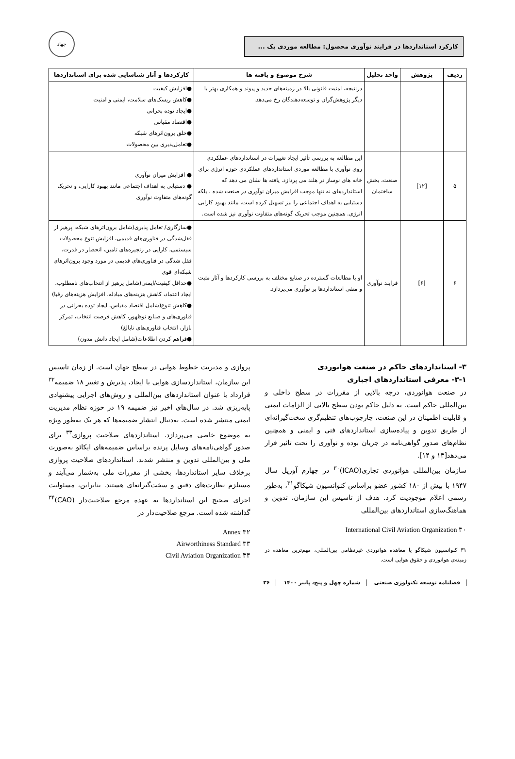کارکرد استانداردها در فرایند نوآوری محصول: مطالعه موردی یک ...
جهاد
| ردیف | پژوهش | واحد تحلیل | شرح موضوع و یافته ها | کارکردها و آثار شناسایی شده برای استانداردها |
| --- | --- | --- | --- | --- |
| | | | درنتیجه، امنیت قانونی بالا در زمینه‌های جدید و پیوند و همکاری بهتر با دیگر پژوهش‌گران و توسعه‌دهندگان رخ می‌دهد. | ●افزایش کیفیت ●کاهش ریسک‌های سلامت، ایمنی و امنیت ●ایجاد توده بحرانی ●اقتصاد مقیاس ●خلق برون‌اثرهای شبکه ●تعامل‌پذیری بین محصولات |
| ۵ | [۱۲] | صنعت، بخش ساختمان | این مطالعه به بررسی تأثیر ایجاد تغییرات در استانداردهای عملکردی روی نوآوری با مطالعه موردی استانداردهای عملکردی حوزه انرژی برای خانه های نوساز در هلند می پردازد. یافته ها نشان می دهد که استانداردهای نه تنها موجب افزایش میزان نوآوری در صنعت شده ، بلکه دستیابی به اهداف اجتماعی را نیز تسهیل کرده است، مانند بهبود کارایی انرژی. همچنین موجب تحریک گونه‌های متفاوت نوآوری نیز شده است. | ● افزایش میزان نوآوری ● دستیابی به اهداف اجتماعی مانند بهبود کارایی، و تحریک گونه‌های متفاوت نوآوری |
| ۶ | [۶] | فرایند نوآوری | او با مطالعات گسترده در صنایع مختلف به بررسی کارکردها و آثار مثبت و منفی استانداردها بر نوآوری می‌پردازد. | ●سازگاری/ تعامل پذیری(شامل برون‌اثرهای شبکه، پرهیز از قفل‌شدگی در فناوری‌های قدیمی، افزایش تنوع محصولات سیستمی، کارایی در زنجیره‌های تامین، انحصار در قدرت، قفل شدگی در فناوری‌های قدیمی در مورد وجود برون‌اثرهای شبکه‌ای قوی ●حداقل کیفیت/ایمنی(شامل پرهیز از انتخاب‌های نامطلوب، ایجاد اعتماد، کاهش هزینه‌های مبادله، افزایش هزینه‌های رقبا) ●کاهش تنوع(شامل اقتصاد مقیاس، ایجاد توده بحرانی در فناوری‌های و صنایع نوظهور، کاهش فرصت انتخاب، تمرکز بازار، انتخاب فناوری‌های نابالغ) ●فراهم کردن اطلاعات(شامل ایجاد دانش مدون) |
۳- استانداردهای حاکم در صنعت هوانوردی
۳-۱- معرفی استانداردهای اجباری
در صنعت هوانوردی، درجه بالایی از مقررات در سطح داخلی و بین‌المللی حاکم است. به دلیل حاکم بودن سطح بالایی از الزامات ایمنی و قابلیت اطمینان در این صنعت، چارچوب‌های تنظیم‌گری سخت‌گیرانه‌ای از طریق تدوین و پیاده‌سازی استانداردهای فنی و ایمنی و همچنین نظام‌های صدور گواهی‌نامه در جریان بوده و نوآوری را تحت تاثیر قرار می‌دهد[۱۳ و ۱۴].
سازمان بین‌المللی هوانوردی تجاری(ICAO)<sup>۳۰</sup> در چهارم آوریل سال ۱۹۴۷ با بیش از ۱۸۰ کشور عضو براساس کنوانسیون شیکاگو<sup>۳۱</sup>، به‌طور رسمی اعلام موجودیت کرد. هدف از تاسیس این سازمان، تدوین و هماهنگ‌سازی استانداردهای بین‌المللی
۳۰ International Civil Aviation Organization
۳۱ کنوانسیون شیکاگو یا معاهده هوانوردی غیرنظامی بین‌المللی، مهم‌ترین معاهده در زمینه‌ی هوانوردی و حقوق هوایی است.
پروازی و مدیریت خطوط هوایی در سطح جهان است. از زمان تاسیس این سازمان، استانداردسازی هوایی با ایجاد، پذیرش و تغییر ۱۸ ضمیمه<sup>۳۲</sup> قرارداد با عنوان استانداردهای بین‌المللی و روش‌های اجرایی پیشنهادی پایه‌ریزی شد. در سال‌های اخیر نیز ضمیمه ۱۹ در حوزه نظام مدیریت ایمنی منتشر شده است. به‌دنبال انتشار ضمیمه‌ها که هر یک به‌طور ویژه به موضوع خاصی می‌پردازد. استانداردهای صلاحیت پروازی<sup>۳۳</sup> برای صدور گواهی‌نامه‌های وسایل پرنده براساس ضمیمه‌های ایکائو به‌صورت ملی و بین‌المللی تدوین و منتشر شدند. استانداردهای صلاحیت پروازی برخلاف سایر استانداردها، بخشی از مقررات ملی به‌شمار می‌آیند و مستلزم نظارت‌های دقیق و سخت‌گیرانه‌ای هستند. بنابراین، مسئولیت اجرای صحیح این استانداردها به عهده مرجع صلاحیت‌دار (CAO)<sup>۳۴</sup> گذاشته شده است. مرجع صلاحیت‌دار در
۳۲ Annex
۳۳ Airworthiness Standard
۳۴ Civil Aviation Organization
فصلنامه توسعه تکنولوژی صنعتی شماره چهل و پنج، پاییز ۱۴۰۰ ۳۶